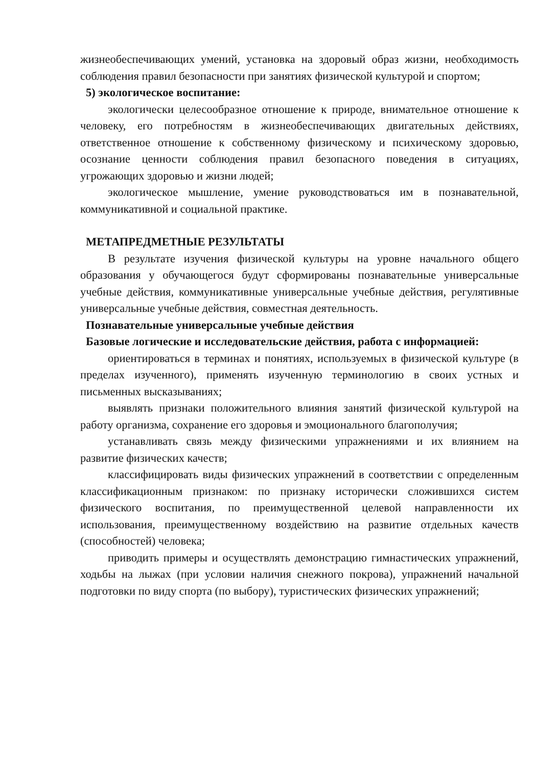жизнеобеспечивающих умений, установка на здоровый образ жизни, необходимость соблюдения правил безопасности при занятиях физической культурой и спортом;
5) экологическое воспитание:
экологически целесообразное отношение к природе, внимательное отношение к человеку, его потребностям в жизнеобеспечивающих двигательных действиях, ответственное отношение к собственному физическому и психическому здоровью, осознание ценности соблюдения правил безопасного поведения в ситуациях, угрожающих здоровью и жизни людей;
экологическое мышление, умение руководствоваться им в познавательной, коммуникативной и социальной практике.
МЕТАПРЕДМЕТНЫЕ РЕЗУЛЬТАТЫ
В результате изучения физической культуры на уровне начального общего образования у обучающегося будут сформированы познавательные универсальные учебные действия, коммуникативные универсальные учебные действия, регулятивные универсальные учебные действия, совместная деятельность.
Познавательные универсальные учебные действия
Базовые логические и исследовательские действия, работа с информацией:
ориентироваться в терминах и понятиях, используемых в физической культуре (в пределах изученного), применять изученную терминологию в своих устных и письменных высказываниях;
выявлять признаки положительного влияния занятий физической культурой на работу организма, сохранение его здоровья и эмоционального благополучия;
устанавливать связь между физическими упражнениями и их влиянием на развитие физических качеств;
классифицировать виды физических упражнений в соответствии с определенным классификационным признаком: по признаку исторически сложившихся систем физического воспитания, по преимущественной целевой направленности их использования, преимущественному воздействию на развитие отдельных качеств (способностей) человека;
приводить примеры и осуществлять демонстрацию гимнастических упражнений, ходьбы на лыжах (при условии наличия снежного покрова), упражнений начальной подготовки по виду спорта (по выбору), туристических физических упражнений;